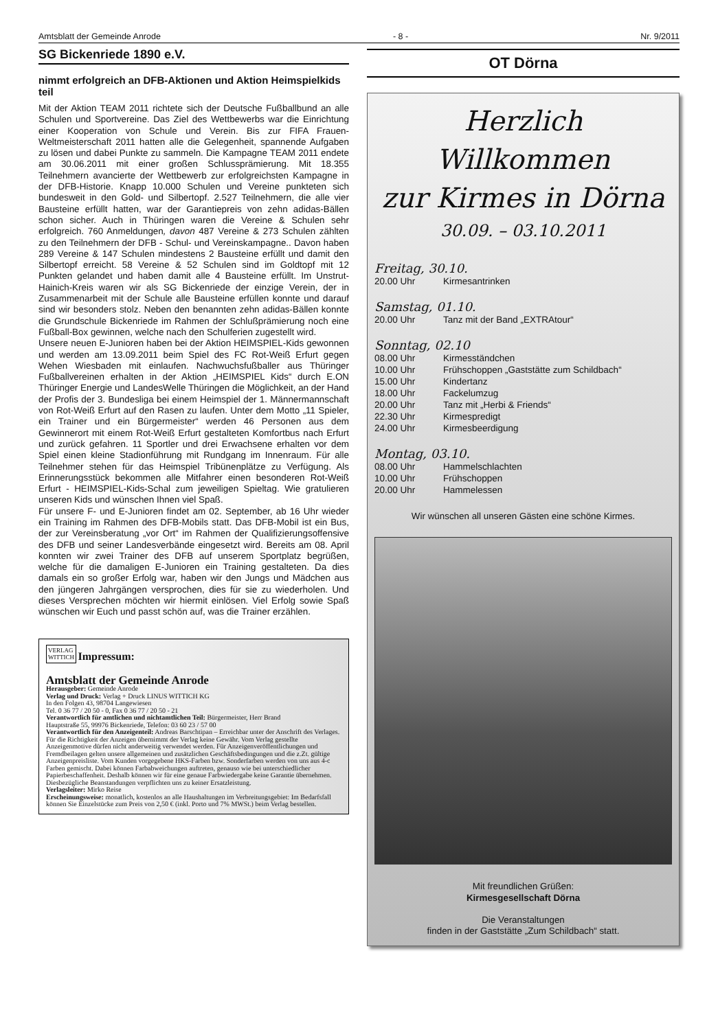Amtsblatt der Gemeinde Anrode - 8 - Nr. 9/2011
SG Bickenriede 1890 e.V.
nimmt erfolgreich an DFB-Aktionen und Aktion Heimspielkids teil
Mit der Aktion TEAM 2011 richtete sich der Deutsche Fußballbund an alle Schulen und Sportvereine. Das Ziel des Wettbewerbs war die Einrichtung einer Kooperation von Schule und Verein. Bis zur FIFA Frauen-Weltmeisterschaft 2011 hatten alle die Gelegenheit, spannende Aufgaben zu lösen und dabei Punkte zu sammeln. Die Kampagne TEAM 2011 endete am 30.06.2011 mit einer großen Schlussprämierung. Mit 18.355 Teilnehmern avancierte der Wettbewerb zur erfolgreichsten Kampagne in der DFB-Historie. Knapp 10.000 Schulen und Vereine punkteten sich bundesweit in den Gold- und Silbertopf. 2.527 Teilnehmern, die alle vier Bausteine erfüllt hatten, war der Garantiepreis von zehn adidas-Bällen schon sicher. Auch in Thüringen waren die Vereine & Schulen sehr erfolgreich. 760 Anmeldungen, davon 487 Vereine & 273 Schulen zählten zu den Teilnehmern der DFB - Schul- und Vereinskampagne.. Davon haben 289 Vereine & 147 Schulen mindestens 2 Bausteine erfüllt und damit den Silbertopf erreicht. 58 Vereine & 52 Schulen sind im Goldtopf mit 12 Punkten gelandet und haben damit alle 4 Bausteine erfüllt. Im Unstrut-Hainich-Kreis waren wir als SG Bickenriede der einzige Verein, der in Zusammenarbeit mit der Schule alle Bausteine erfüllen konnte und darauf sind wir besonders stolz. Neben den benannten zehn adidas-Bällen konnte die Grundschule Bickenriede im Rahmen der Schlußprämierung noch eine Fußball-Box gewinnen, welche nach den Schulferien zugestellt wird.
Unsere neuen E-Junioren haben bei der Aktion HEIMSPIEL-Kids gewonnen und werden am 13.09.2011 beim Spiel des FC Rot-Weiß Erfurt gegen Wehen Wiesbaden mit einlaufen. Nachwuchsfußballer aus Thüringer Fußballvereinen erhalten in der Aktion „HEIMSPIEL Kids“ durch E.ON Thüringer Energie und LandesWelle Thüringen die Möglichkeit, an der Hand der Profis der 3. Bundesliga bei einem Heimspiel der 1. Männermannschaft von Rot-Weiß Erfurt auf den Rasen zu laufen. Unter dem Motto „11 Spieler, ein Trainer und ein Bürgermeister“ werden 46 Personen aus dem Gewinnerort mit einem Rot-Weiß Erfurt gestalteten Komfortbus nach Erfurt und zurück gefahren. 11 Sportler und drei Erwachsene erhalten vor dem Spiel einen kleine Stadionführung mit Rundgang im Innenraum. Für alle Teilnehmer stehen für das Heimspiel Tribünenplätze zu Verfügung. Als Erinnerungsstück bekommen alle Mitfahrer einen besonderen Rot-Weiß Erfurt - HEIMSPIEL-Kids-Schal zum jeweiligen Spieltag. Wie gratulieren unseren Kids und wünschen Ihnen viel Spaß.
Für unsere F- und E-Junioren findet am 02. September, ab 16 Uhr wieder ein Training im Rahmen des DFB-Mobils statt. Das DFB-Mobil ist ein Bus, der zur Vereinsberatung „vor Ort“ im Rahmen der Qualifizierungsoffensive des DFB und seiner Landesverbände eingesetzt wird. Bereits am 08. April konnten wir zwei Trainer des DFB auf unserem Sportplatz begrüßen, welche für die damaligen E-Junioren ein Training gestalteten. Da dies damals ein so großer Erfolg war, haben wir den Jungs und Mädchen aus den jüngeren Jahrgängen versprochen, dies für sie zu wiederholen. Und dieses Versprechen möchten wir hiermit einlösen. Viel Erfolg sowie Spaß wünschen wir Euch und passt schön auf, was die Trainer erzählen.
VERLAG
WITTICH
Impressum:
Amtsblatt der Gemeinde Anrode
Herausgeber: Gemeinde Anrode
Verlag und Druck: Verlag + Druck LINUS WITTICH KG
In den Folgen 43, 98704 Langewiesen
Tel. 0 36 77 / 20 50 - 0, Fax 0 36 77 / 20 50 - 21
Verantwortlich für amtlichen und nichtamtlichen Teil: Bürgermeister, Herr Brand
Hauptstraße 55, 99976 Bickenriede, Telefon: 03 60 23 / 57 00
Verantwortlich für den Anzeigenteil: Andreas Barschtipan – Erreichbar unter der Anschrift des Verlages. Für die Richtigkeit der Anzeigen übernimmt der Verlag keine Gewähr. Vom Verlag gestellte Anzeigenmotive dürfen nicht anderweitig verwendet werden. Für Anzeigenveröffentlichungen und Fremdbeilagen gelten unsere allgemeinen und zusätzlichen Geschäftsbedingungen und die z.Zt. gültige Anzeigenpreisliste. Vom Kunden vorgegebene HKS-Farben bzw. Sonderfarben werden von uns aus 4-c Farben gemischt. Dabei können Farbabweichungen auftreten, genauso wie bei unterschiedlicher Papierbeschaffenheit. Deshalb können wir für eine genaue Farbwiedergabe keine Garantie übernehmen. Diesbezügliche Beanstandungen verpflichten uns zu keiner Ersatzleistung.
Verlagsleiter: Mirko Reise
Erscheinungsweise: monatlich, kostenlos an alle Haushaltungen im Verbreitungsgebiet: Im Bedarfsfall können Sie Einzelstücke zum Preis von 2,50 € (inkl. Porto und 7% MWSt.) beim Verlag bestellen.
OT Dörna
Herzlich Willkommen
zur Kirmes in Dörna
30.09. – 03.10.2011
Freitag, 30.10.
20.00 Uhr Kirmesantrinken
Samstag, 01.10.
20.00 Uhr Tanz mit der Band „EXTRAtour“
Sonntag, 02.10
08.00 Uhr Kirmesständchen
10.00 Uhr Frühschoppen „Gaststätte zum Schildbach“
15.00 Uhr Kindertanz
18.00 Uhr Fackelumzug
20.00 Uhr Tanz mit „Herbi & Friends“
22.30 Uhr Kirmespredigt
24.00 Uhr Kirmesbeerdigung
Montag, 03.10.
08.00 Uhr Hammelschlachten
10.00 Uhr Frühschoppen
20.00 Uhr Hammelessen
Wir wünschen all unseren Gästen eine schöne Kirmes.
Mit freundlichen Grüßen:
Kirmesgesellschaft Dörna
Die Veranstaltungen
finden in der Gaststätte „Zum Schildbach“ statt.